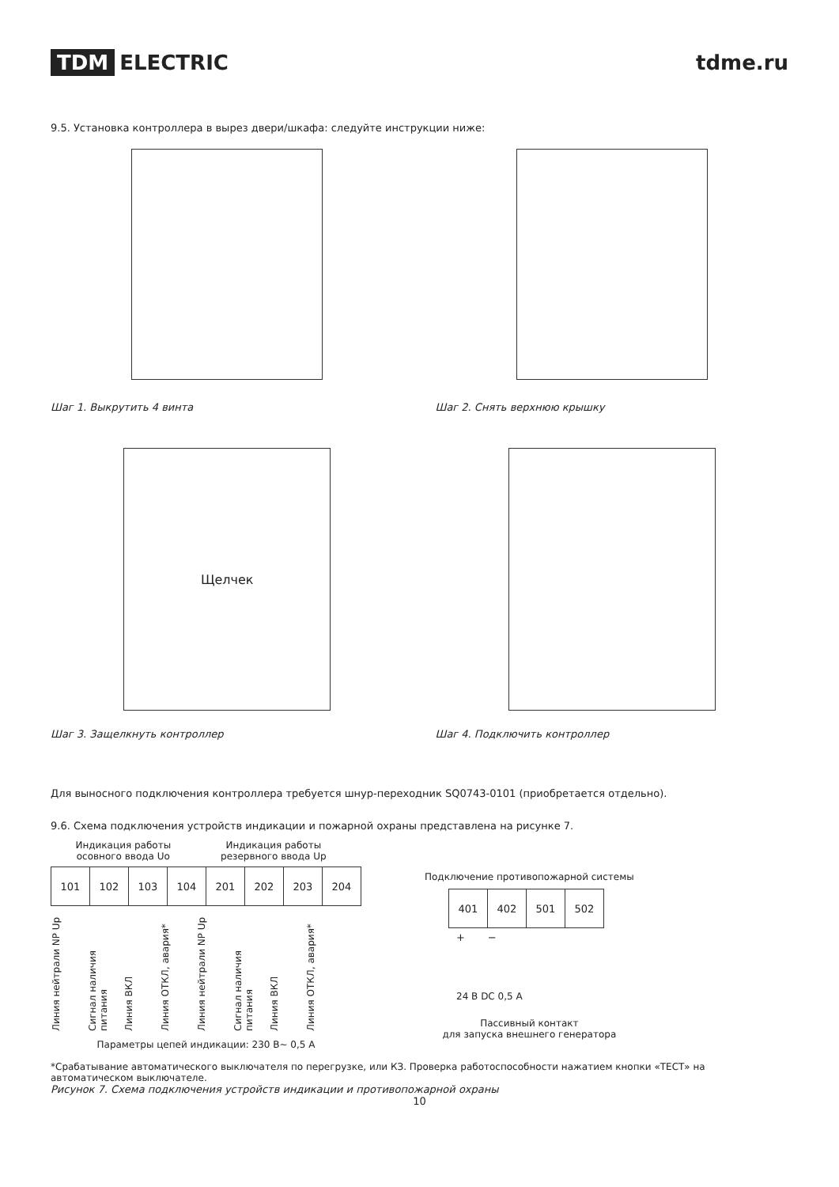TDM ELECTRIC tdme.ru
9.5. Установка контроллера в вырез двери/шкафа: следуйте инструкции ниже:
Шаг 1. Выкрутить 4 винта Шаг 2. Снять верхнюю крышку
Щелчек
Шаг 3. Защелкнуть контроллер
Шаг 4. Подключить контроллер
Для выносного подключения контроллера требуется шнур-переходник SQ0743-0101 (приобретается отдельно).
9.6. Схема подключения устройств индикации и пожарной охраны представлена на рисунке 7.
Индикация работы
осовного ввода Uo
Индикация работы
резервного ввода Up
| 101 | 102 | 103 | 104 | 201 | 202 | 203 | 204 |
Линия нейтрали NP Up
Сигнал наличия питания
Линия ВКЛ
Линия ОТКЛ, авария*
Линия нейтрали NP Up
Сигнал наличия питания
Линия ВКЛ
Линия ОТКЛ, авария*
Параметры цепей индикации: 230 В~ 0,5 А
Подключение противопожарной системы
| 401 | 402 | 501 | 502 |
+ −
24 В DC 0,5 А
Пассивный контакт
для запуска внешнего генератора
*Срабатывание автоматического выключателя по перегрузке, или КЗ. Проверка работоспособности нажатием кнопки «ТЕСТ» на автоматическом выключателе.
Рисунок 7. Схема подключения устройств индикации и противопожарной охраны
10